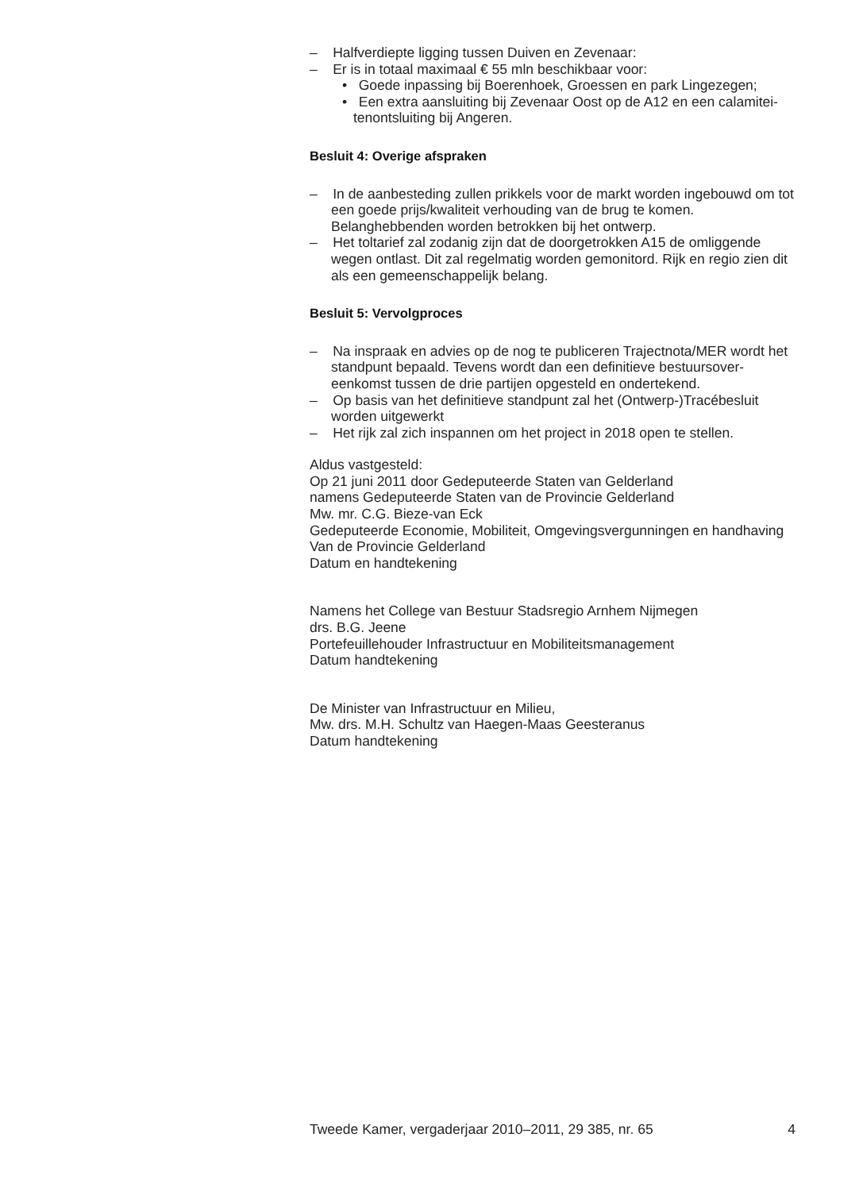– Halfverdiepte ligging tussen Duiven en Zevenaar:
– Er is in totaal maximaal € 55 mln beschikbaar voor:
• Goede inpassing bij Boerenhoek, Groessen en park Lingezegen;
• Een extra aansluiting bij Zevenaar Oost op de A12 en een calamitei-tenontsluiting bij Angeren.
Besluit 4: Overige afspraken
– In de aanbesteding zullen prikkels voor de markt worden ingebouwd om tot een goede prijs/kwaliteit verhouding van de brug te komen. Belanghebbenden worden betrokken bij het ontwerp.
– Het toltarief zal zodanig zijn dat de doorgetrokken A15 de omliggende wegen ontlast. Dit zal regelmatig worden gemonitord. Rijk en regio zien dit als een gemeenschappelijk belang.
Besluit 5: Vervolgproces
– Na inspraak en advies op de nog te publiceren Trajectnota/MER wordt het standpunt bepaald. Tevens wordt dan een definitieve bestuursover-eenkomst tussen de drie partijen opgesteld en ondertekend.
– Op basis van het definitieve standpunt zal het (Ontwerp-)Tracébesluit worden uitgewerkt
– Het rijk zal zich inspannen om het project in 2018 open te stellen.
Aldus vastgesteld:
Op 21 juni 2011 door Gedeputeerde Staten van Gelderland
namens Gedeputeerde Staten van de Provincie Gelderland
Mw. mr. C.G. Bieze-van Eck
Gedeputeerde Economie, Mobiliteit, Omgevingsvergunningen en handhaving
Van de Provincie Gelderland
Datum en handtekening
Namens het College van Bestuur Stadsregio Arnhem Nijmegen
drs. B.G. Jeene
Portefeuillehouder Infrastructuur en Mobiliteitsmanagement
Datum handtekening
De Minister van Infrastructuur en Milieu,
Mw. drs. M.H. Schultz van Haegen-Maas Geesteranus
Datum handtekening
Tweede Kamer, vergaderjaar 2010–2011, 29 385, nr. 65 4